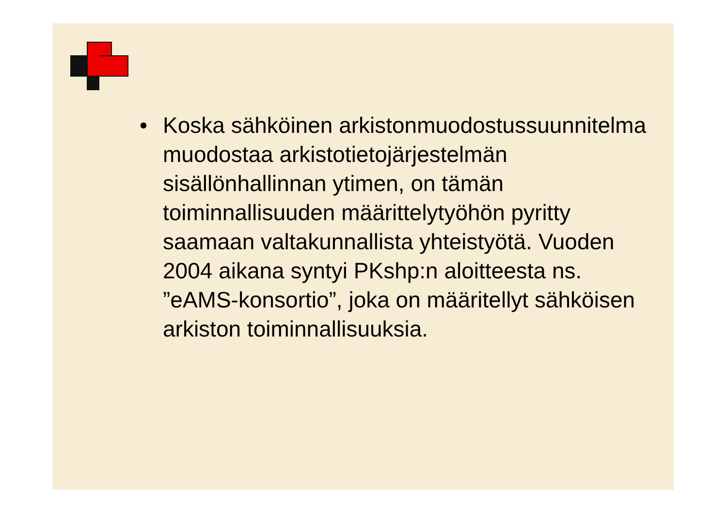• Koska sähköinen arkistonmuodostussuunnitelma muodostaa arkistotietojärjestelmän sisällönhallinnan ytimen, on tämän toiminnallisuuden määrittelytyöhön pyritty saamaan valtakunnallista yhteistyötä. Vuoden 2004 aikana syntyi PKshp:n aloitteesta ns. ”eAMS-konsortio”, joka on määritellyt sähköisen arkiston toiminnallisuuksia.